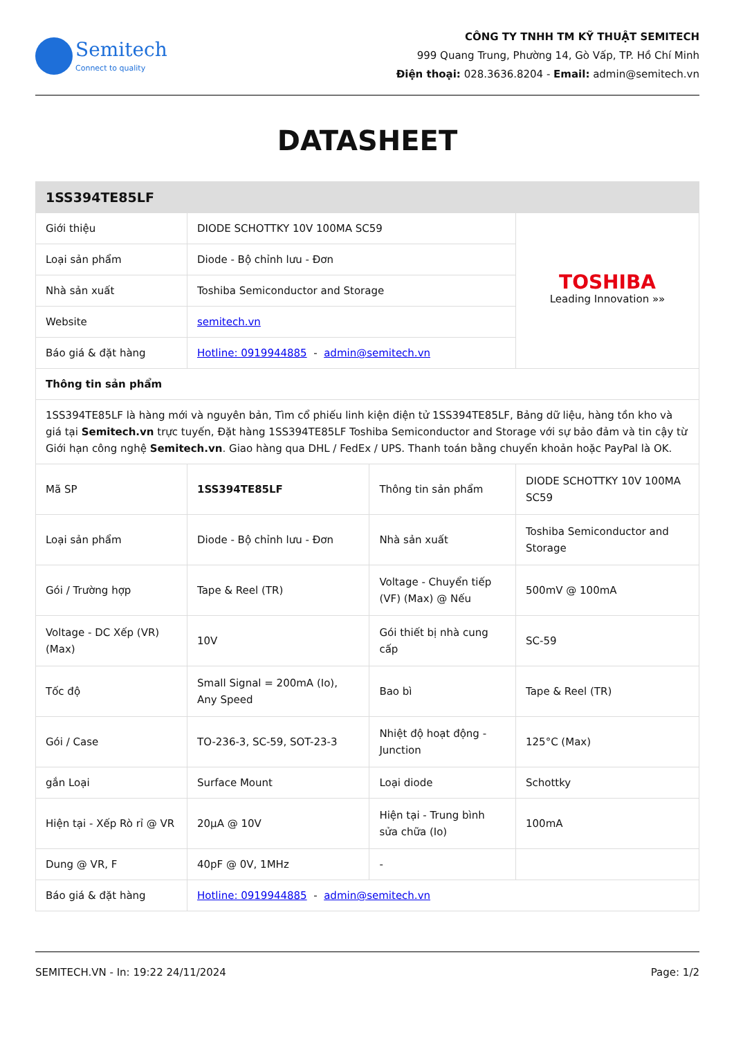Semitech
Connect to quality
CÔNG TY TNHH TM KỸ THUẬT SEMITECH
999 Quang Trung, Phường 14, Gò Vấp, TP. Hồ Chí Minh
Điện thoại: 028.3636.8204 - Email: admin@semitech.vn
DATASHEET
| 1SS394TE85LF | | | |
| Giới thiệu | DIODE SCHOTTKY 10V 100MA SC59 | | TOSHIBA Leading Innovation »» |
| Loại sản phẩm | Diode - Bộ chỉnh lưu - Đơn | | |
| Nhà sản xuất | Toshiba Semiconductor and Storage | | |
| Website | semitech.vn | | |
| Báo giá & đặt hàng | Hotline: 0919944885 - admin@semitech.vn | | |
| Thông tin sản phẩm | | | |
| 1SS394TE85LF là hàng mới và nguyên bản, Tìm cổ phiếu linh kiện điện tử 1SS394TE85LF, Bảng dữ liệu, hàng tồn kho và giá tại Semitech.vn trực tuyến, Đặt hàng 1SS394TE85LF Toshiba Semiconductor and Storage với sự bảo đảm và tin cậy từ Giới hạn công nghệ Semitech.vn . Giao hàng qua DHL / FedEx / UPS. Thanh toán bằng chuyển khoản hoặc PayPal là OK. | | | |
| Mã SP | 1SS394TE85LF | Thông tin sản phẩm | DIODE SCHOTTKY 10V 100MA SC59 |
| Loại sản phẩm | Diode - Bộ chỉnh lưu - Đơn | Nhà sản xuất | Toshiba Semiconductor and Storage |
| Gói / Trường hợp | Tape & Reel (TR) | Voltage - Chuyển tiếp (VF) (Max) @ Nếu | 500mV @ 100mA |
| Voltage - DC Xếp (VR) (Max) | 10V | Gói thiết bị nhà cung cấp | SC-59 |
| Tốc độ | Small Signal = 200mA (Io), Any Speed | Bao bì | Tape & Reel (TR) |
| Gói / Case | TO-236-3, SC-59, SOT-23-3 | Nhiệt độ hoạt động - Junction | 125°C (Max) |
| gắn Loại | Surface Mount | Loại diode | Schottky |
| Hiện tại - Xếp Rò rỉ @ VR | 20µA @ 10V | Hiện tại - Trung bình sửa chữa (Io) | 100mA |
| Dung @ VR, F | 40pF @ 0V, 1MHz | - | |
| Báo giá & đặt hàng | Hotline: 0919944885 - admin@semitech.vn | | |
SEMITECH.VN - In: 19:22 24/11/2024 Page: 1/2